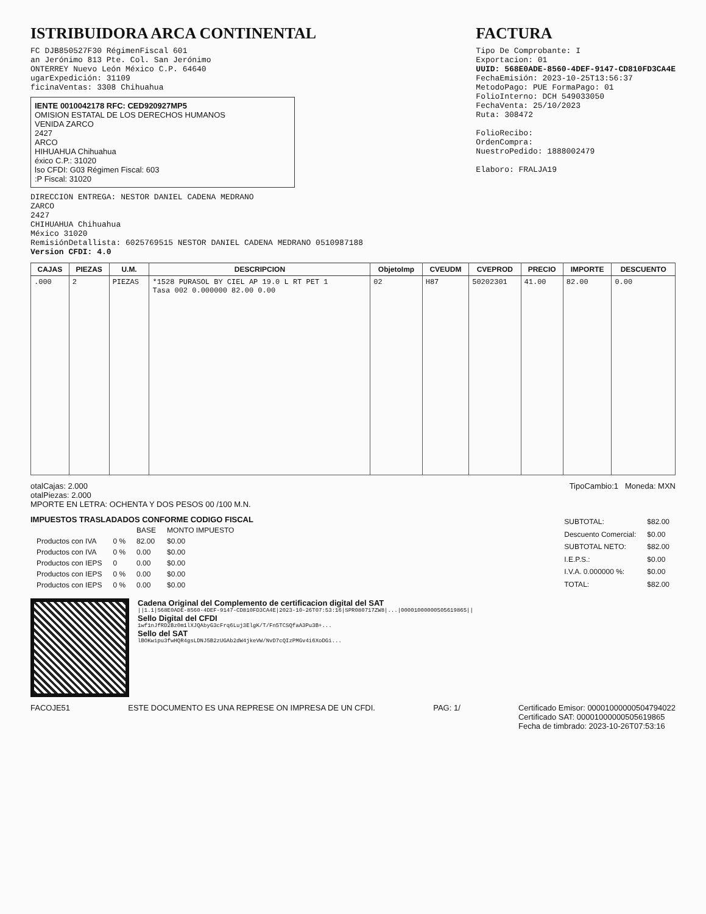ISTRIBUIDORA ARCA CONTINENTAL
FC DJB850527F30 RégimenFiscal 601
an Jerónimo 813 Pte. Col. San Jerónimo
ONTERREY Nuevo León México C.P. 64640
ugarExpedición: 31109
ficinaVentas: 3308 Chihuahua
IENTE 0010042178 RFC: CED920927MP5
OMISION ESTATAL DE LOS DERECHOS HUMANOS
VENIDA ZARCO
2427
ARCO
HIHUAHUA Chihuahua
éxico C.P.: 31020
lso CFDI: G03 Régimen Fiscal: 603
:P Fiscal: 31020
FACTURA
Tipo De Comprobante: I
Exportacion: 01
UUID: 568E0ADE-8560-4DEF-9147-CD810FD3CA4E
FechaEmisión: 2023-10-25T13:56:37
MetodoPago: PUE FormaPago: 01
FolioInterno: DCH 549033050
FechaVenta: 25/10/2023
Ruta: 308472
FolioRecibo:
OrdenCompra:
NuestroPedido: 1888002479
Elaboro: FRALJA19
DIRECCION ENTREGA: NESTOR DANIEL CADENA MEDRANO
ZARCO
2427
CHIHUAHUA Chihuahua
México 31020
RemisiónDetallista: 6025769515 NESTOR DANIEL CADENA MEDRANO 0510987188
Version CFDI: 4.0
| CAJAS | PIEZAS | U.M. | DESCRIPCION | ObjetoImp | CVEUDM | CVEPROD | PRECIO | IMPORTE | DESCUENTO |
| --- | --- | --- | --- | --- | --- | --- | --- | --- | --- |
| .000 | 2 | PIEZAS | *1528 PURASOL BY CIEL AP 19.0 L RT PET 1 Tasa 002 0.000000 82.00 0.00 | 02 | H87 | 50202301 | 41.00 | 82.00 | 0.00 |
otalCajas: 2.000
otalPiezas: 2.000
MPORTE EN LETRA: OCHENTA Y DOS PESOS 00 /100 M.N.
TipoCambio:1 Moneda: MXN
IMPUESTOS TRASLADADOS CONFORME CODIGO FISCAL
| | | BASE | MONTO IMPUESTO |
| Productos con IVA | 0 % | 82.00 | $0.00 |
| Productos con IVA | 0 % | 0.00 | $0.00 |
| Productos con IEPS | 0 | 0.00 | $0.00 |
| Productos con IEPS | 0 % | 0.00 | $0.00 |
| Productos con IEPS | 0 % | 0.00 | $0.00 |
| SUBTOTAL: | $82.00 |
| Descuento Comercial: | $0.00 |
| SUBTOTAL NETO: | $82.00 |
| I.E.P.S.: | $0.00 |
| I.V.A. 0.000000 %: | $0.00 |
| TOTAL: | $82.00 |
Cadena Original del Complemento de certificacion digital del SAT
||1.1|568E0ADE-8560-4DEF-9147-CD810FD3CA4E|2023-10-26T07:53:16|SPR080717ZW8|...|00001000000505619865||
Sello Digital del CFDI
1wf1nJfRD2Bz0m1lXJQAbyG3cFrq6Luj3ElgK/T/Fn5TCSQfaA3Pu3B+...
Sello del SAT
lBOKwipu3fwHQR4gsLDNJ5B2zUGAb2dW4jkeVW/NvD7cQIzPMGv4i6XoDGi...
FACOJE51 ESTE DOCUMENTO ES UNA REPRESE ON IMPRESA DE UN CFDI.
PAG: 1/ Certificado Emisor: 00001000000504794022
Certificado SAT: 00001000000505619865
Fecha de timbrado: 2023-10-26T07:53:16